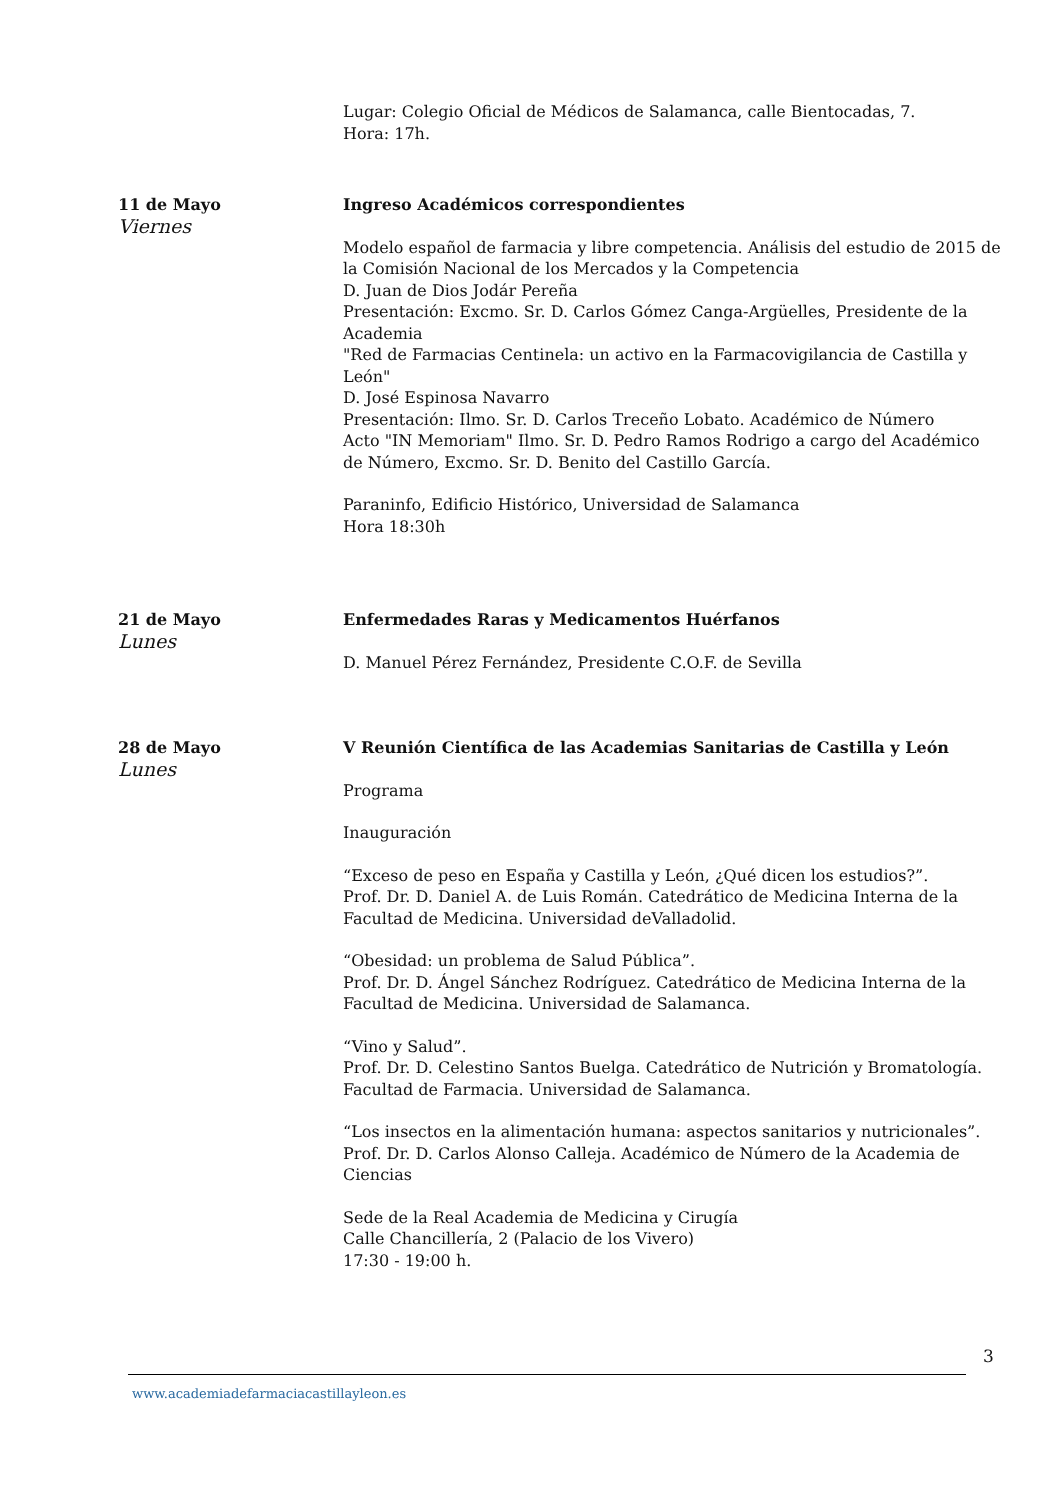Lugar: Colegio Oficial de Médicos de Salamanca, calle Bientocadas, 7.
Hora: 17h.
11 de Mayo
Viernes
Ingreso Académicos correspondientes
Modelo español de farmacia y libre competencia. Análisis del estudio de 2015 de la Comisión Nacional de los Mercados y la Competencia
D. Juan de Dios Jodár Pereña
Presentación: Excmo. Sr. D. Carlos Gómez Canga-Argüelles, Presidente de la Academia
"Red de Farmacias Centinela: un activo en la Farmacovigilancia de Castilla y León"
D. José Espinosa Navarro
Presentación: Ilmo. Sr. D. Carlos Treceño Lobato. Académico de Número
Acto "IN Memoriam" Ilmo. Sr. D. Pedro Ramos Rodrigo a cargo del Académico de Número, Excmo. Sr. D. Benito del Castillo García.
Paraninfo, Edificio Histórico, Universidad de Salamanca
Hora 18:30h
21 de Mayo
Lunes
Enfermedades Raras y Medicamentos Huérfanos
D. Manuel Pérez Fernández, Presidente C.O.F. de Sevilla
28 de Mayo
Lunes
V Reunión Científica de las Academias Sanitarias de Castilla y León
Programa
Inauguración
“Exceso de peso en España y Castilla y León, ¿Qué dicen los estudios?”.
Prof. Dr. D. Daniel A. de Luis Román. Catedrático de Medicina Interna de la Facultad de Medicina. Universidad deValladolid.
“Obesidad: un problema de Salud Pública”.
Prof. Dr. D. Ángel Sánchez Rodríguez. Catedrático de Medicina Interna de la Facultad de Medicina. Universidad de Salamanca.
“Vino y Salud”.
Prof. Dr. D. Celestino Santos Buelga. Catedrático de Nutrición y Bromatología. Facultad de Farmacia. Universidad de Salamanca.
“Los insectos en la alimentación humana: aspectos sanitarios y nutricionales”.
Prof. Dr. D. Carlos Alonso Calleja. Académico de Número de la Academia de Ciencias
Sede de la Real Academia de Medicina y Cirugía
Calle Chancillería, 2 (Palacio de los Vivero)
17:30 - 19:00 h.
3
www.academiadefarmaciacastillayleon.es